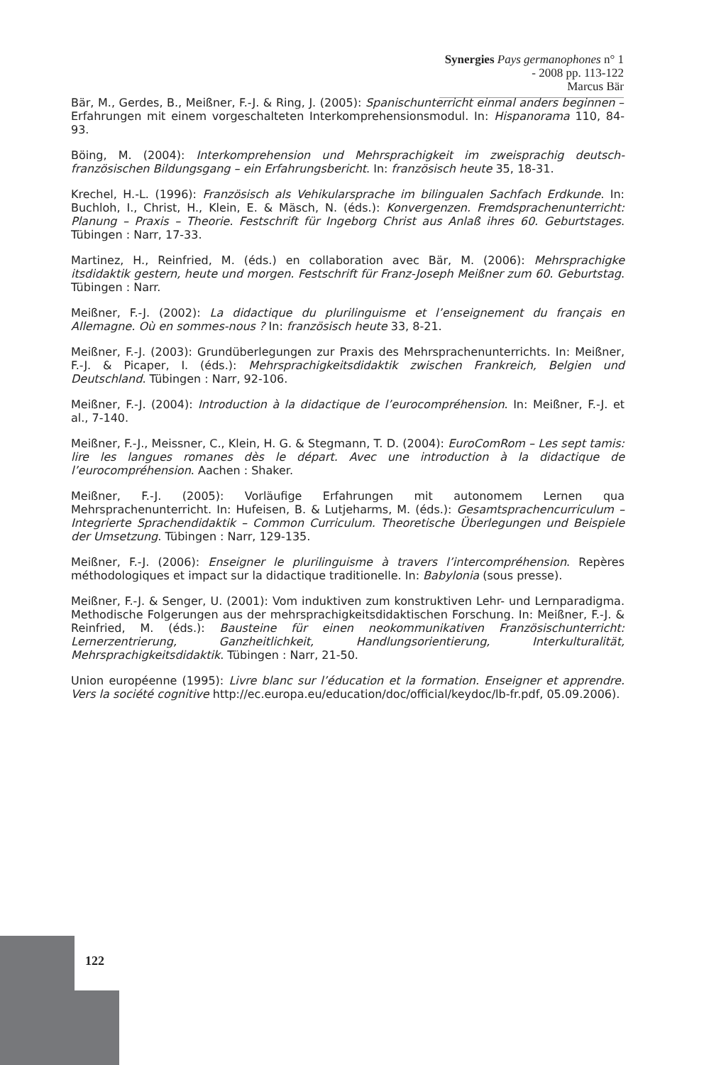Synergies Pays germanophones n° 1 - 2008 pp. 113-122
Marcus Bär
Bär, M., Gerdes, B., Meißner, F.-J. & Ring, J. (2005): Spanischunterricht einmal anders beginnen – Erfahrungen mit einem vorgeschalteten Interkomprehensionsmodul. In: Hispanorama 110, 84-93.
Böing, M. (2004): Interkomprehension und Mehrsprachigkeit im zweisprachig deutsch-französischen Bildungsgang – ein Erfahrungsbericht. In: französisch heute 35, 18-31.
Krechel, H.-L. (1996): Französisch als Vehikularsprache im bilingualen Sachfach Erdkunde. In: Buchloh, I., Christ, H., Klein, E. & Mäsch, N. (éds.): Konvergenzen. Fremdsprachenunterricht: Planung – Praxis – Theorie. Festschrift für Ingeborg Christ aus Anlaß ihres 60. Geburtstages. Tübingen : Narr, 17-33.
Martinez, H., Reinfried, M. (éds.) en collaboration avec Bär, M. (2006): Mehrsprachigke itsdidaktik gestern, heute und morgen. Festschrift für Franz-Joseph Meißner zum 60. Geburtstag. Tübingen : Narr.
Meißner, F.-J. (2002): La didactique du plurilinguisme et l’enseignement du français en Allemagne. Où en sommes-nous ? In: französisch heute 33, 8-21.
Meißner, F.-J. (2003): Grundüberlegungen zur Praxis des Mehrsprachenunterrichts. In: Meißner, F.-J. & Picaper, I. (éds.): Mehrsprachigkeitsdidaktik zwischen Frankreich, Belgien und Deutschland. Tübingen : Narr, 92-106.
Meißner, F.-J. (2004): Introduction à la didactique de l’eurocompréhension. In: Meißner, F.-J. et al., 7-140.
Meißner, F.-J., Meissner, C., Klein, H. G. & Stegmann, T. D. (2004): EuroComRom – Les sept tamis: lire les langues romanes dès le départ. Avec une introduction à la didactique de l’eurocompréhension. Aachen : Shaker.
Meißner, F.-J. (2005): Vorläufige Erfahrungen mit autonomem Lernen qua Mehrsprachenunterricht. In: Hufeisen, B. & Lutjeharms, M. (éds.): Gesamtsprachencurriculum – Integrierte Sprachendidaktik – Common Curriculum. Theoretische Überlegungen und Beispiele der Umsetzung. Tübingen : Narr, 129-135.
Meißner, F.-J. (2006): Enseigner le plurilinguisme à travers l’intercompréhension. Repères méthodologiques et impact sur la didactique traditionelle. In: Babylonia (sous presse).
Meißner, F.-J. & Senger, U. (2001): Vom induktiven zum konstruktiven Lehr- und Lernparadigma. Methodische Folgerungen aus der mehrsprachigkeitsdidaktischen Forschung. In: Meißner, F.-J. & Reinfried, M. (éds.): Bausteine für einen neokommunikativen Französischunterricht: Lernerzentrierung, Ganzheitlichkeit, Handlungsorientierung, Interkulturalität, Mehrsprachigkeitsdidaktik. Tübingen : Narr, 21-50.
Union européenne (1995): Livre blanc sur l’éducation et la formation. Enseigner et apprendre. Vers la société cognitive http://ec.europa.eu/education/doc/official/keydoc/lb-fr.pdf, 05.09.2006).
122